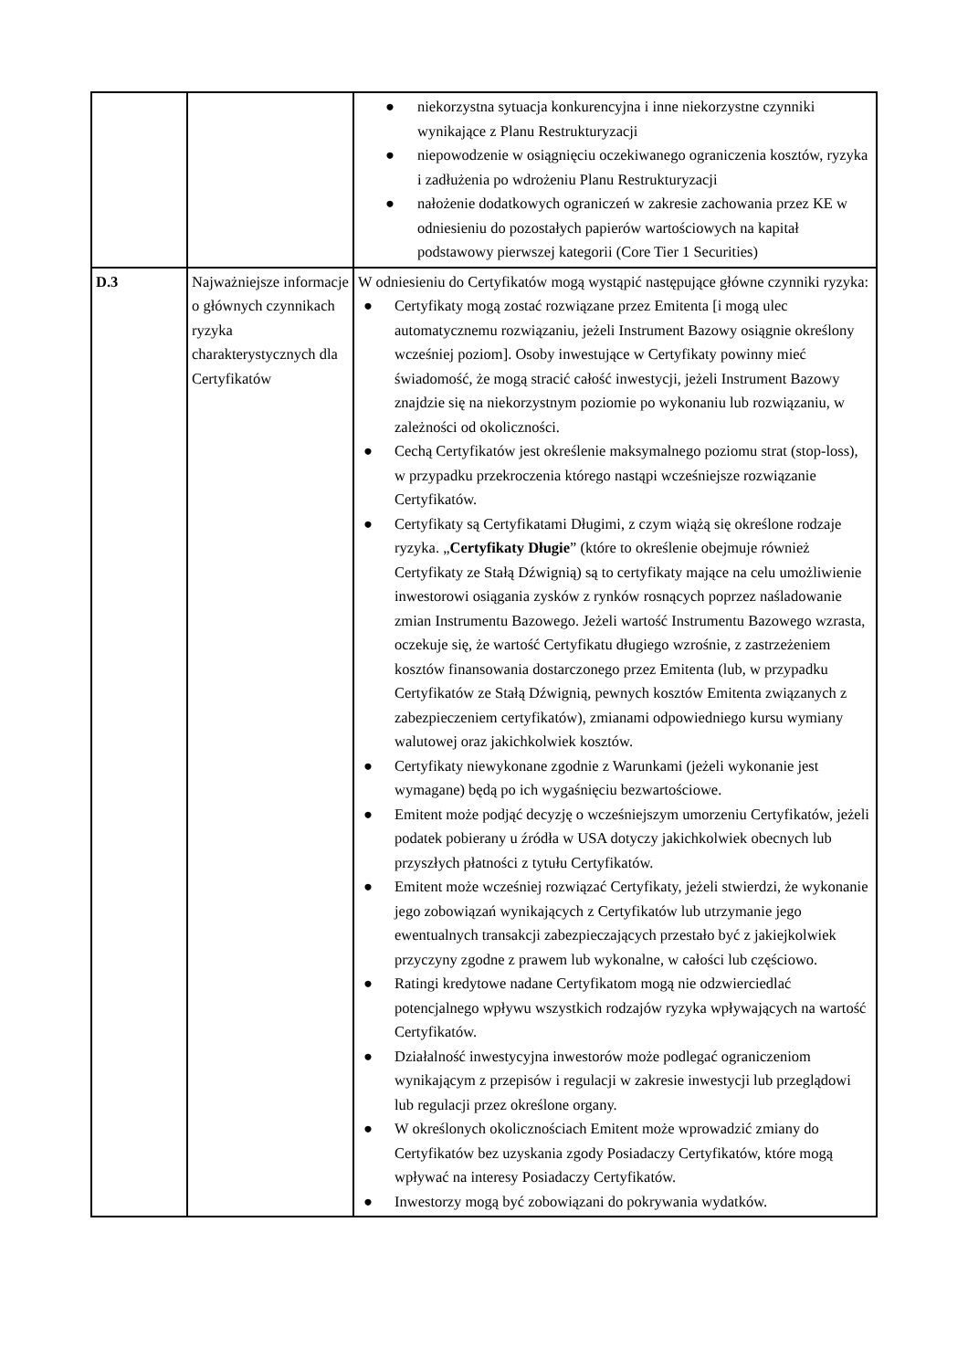| | | ● niekorzystna sytuacja konkurencyjna i inne niekorzystne czynniki wynikające z Planu Restrukturyzacji ● niepowodzenie w osiągnięciu oczekiwanego ograniczenia kosztów, ryzyka i zadłużenia po wdrożeniu Planu Restrukturyzacji ● nałożenie dodatkowych ograniczeń w zakresie zachowania przez KE w odniesieniu do pozostałych papierów wartościowych na kapitał podstawowy pierwszej kategorii (Core Tier 1 Securities) |
| D.3 | Najważniejsze informacje o głównych czynnikach ryzyka charakterystycznych dla Certyfikatów | W odniesieniu do Certyfikatów mogą wystąpić następujące główne czynniki ryzyka: ● Certyfikaty mogą zostać rozwiązane przez Emitenta [i mogą ulec automatycznemu rozwiązaniu, jeżeli Instrument Bazowy osiągnie określony wcześniej poziom]. Osoby inwestujące w Certyfikaty powinny mieć świadomość, że mogą stracić całość inwestycji, jeżeli Instrument Bazowy znajdzie się na niekorzystnym poziomie po wykonaniu lub rozwiązaniu, w zależności od okoliczności. ● Cechą Certyfikatów jest określenie maksymalnego poziomu strat (stop-loss), w przypadku przekroczenia którego nastąpi wcześniejsze rozwiązanie Certyfikatów. ● Certyfikaty są Certyfikatami Długimi, z czym wiążą się określone rodzaje ryzyka. „ Certyfikaty Długie ” (które to określenie obejmuje również Certyfikaty ze Stałą Dźwignią) są to certyfikaty mające na celu umożliwienie inwestorowi osiągania zysków z rynków rosnących poprzez naśladowanie zmian Instrumentu Bazowego. Jeżeli wartość Instrumentu Bazowego wzrasta, oczekuje się, że wartość Certyfikatu długiego wzrośnie, z zastrzeżeniem kosztów finansowania dostarczonego przez Emitenta (lub, w przypadku Certyfikatów ze Stałą Dźwignią, pewnych kosztów Emitenta związanych z zabezpieczeniem certyfikatów), zmianami odpowiedniego kursu wymiany walutowej oraz jakichkolwiek kosztów. ● Certyfikaty niewykonane zgodnie z Warunkami (jeżeli wykonanie jest wymagane) będą po ich wygaśnięciu bezwartościowe. ● Emitent może podjąć decyzję o wcześniejszym umorzeniu Certyfikatów, jeżeli podatek pobierany u źródła w USA dotyczy jakichkolwiek obecnych lub przyszłych płatności z tytułu Certyfikatów. ● Emitent może wcześniej rozwiązać Certyfikaty, jeżeli stwierdzi, że wykonanie jego zobowiązań wynikających z Certyfikatów lub utrzymanie jego ewentualnych transakcji zabezpieczających przestało być z jakiejkolwiek przyczyny zgodne z prawem lub wykonalne, w całości lub częściowo. ● Ratingi kredytowe nadane Certyfikatom mogą nie odzwierciedlać potencjalnego wpływu wszystkich rodzajów ryzyka wpływających na wartość Certyfikatów. ● Działalność inwestycyjna inwestorów może podlegać ograniczeniom wynikającym z przepisów i regulacji w zakresie inwestycji lub przeglądowi lub regulacji przez określone organy. ● W określonych okolicznościach Emitent może wprowadzić zmiany do Certyfikatów bez uzyskania zgody Posiadaczy Certyfikatów, które mogą wpływać na interesy Posiadaczy Certyfikatów. ● Inwestorzy mogą być zobowiązani do pokrywania wydatków. |